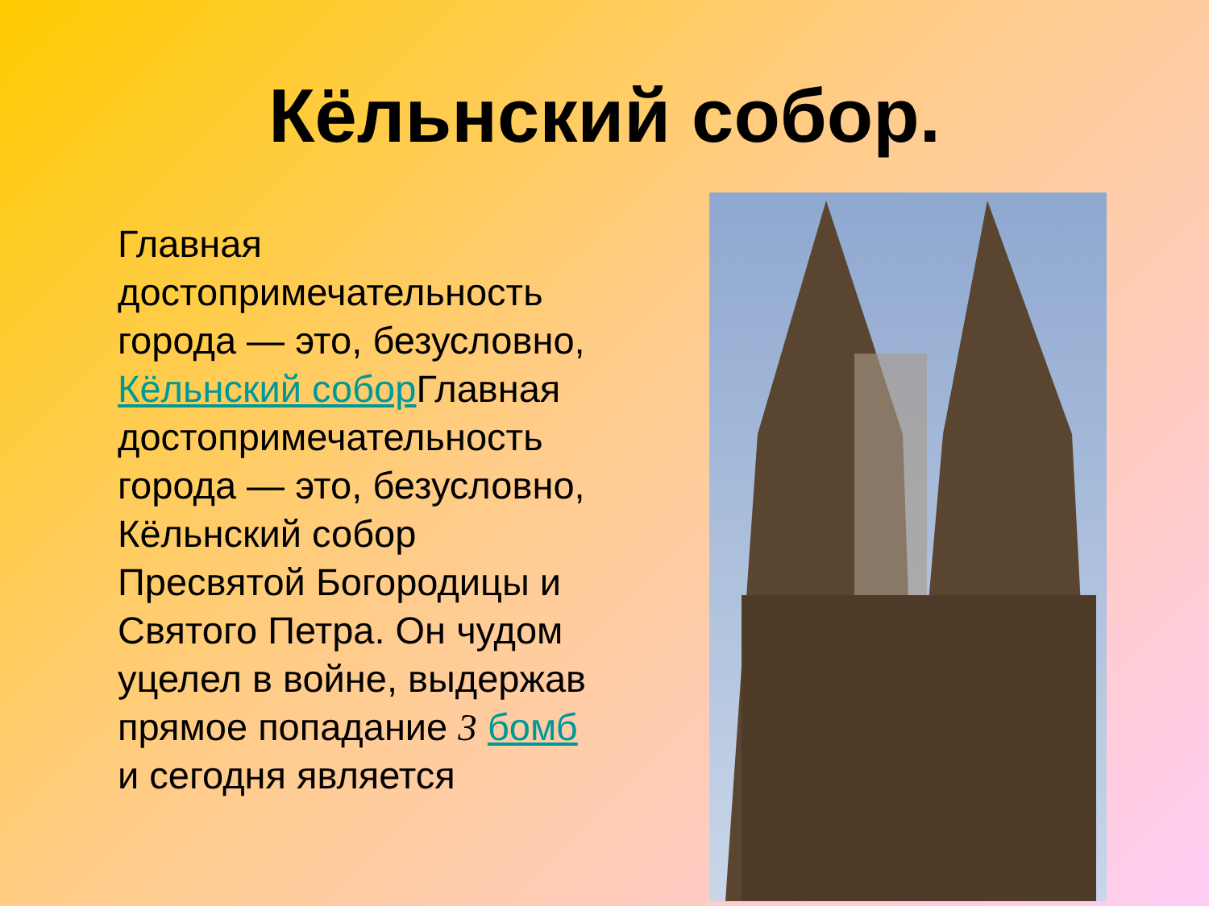Кёльнский собор.
Главная достопримечательность города — это, безусловно, Кёльнский собор Главная достопримечательность города — это, безусловно, Кёльнский собор Пресвятой Богородицы и Святого Петра. Он чудом уцелел в войне, выдержав прямое попадание 3 бомб и сегодня является